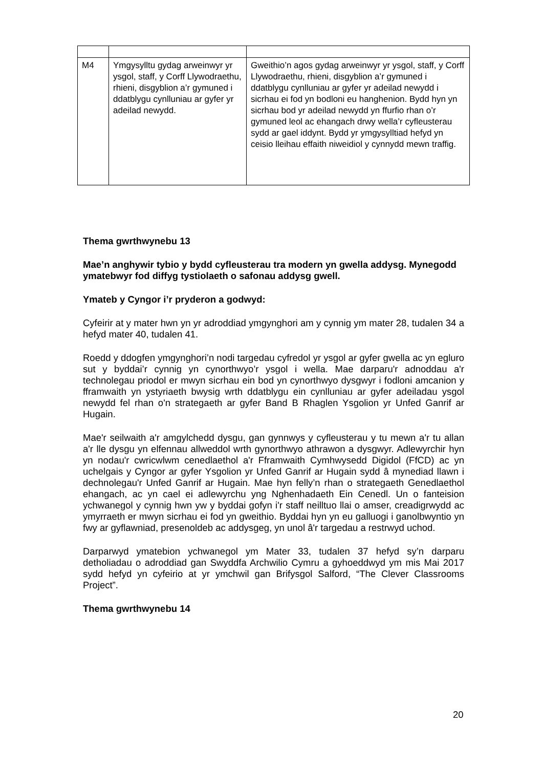| M4 | Ymgysylltu gydag arweinwyr yr ysgol, staff, y Corff Llywodraethu, rhieni, disgyblion a’r gymuned i ddatblygu cynlluniau ar gyfer yr adeilad newydd. | Gweithio’n agos gydag arweinwyr yr ysgol, staff, y Corff Llywodraethu, rhieni, disgyblion a’r gymuned i ddatblygu cynlluniau ar gyfer yr adeilad newydd i sicrhau ei fod yn bodloni eu hanghenion. Bydd hyn yn sicrhau bod yr adeilad newydd yn ffurfio rhan o’r gymuned leol ac ehangach drwy wella’r cyfleusterau sydd ar gael iddynt. Bydd yr ymgysylltiad hefyd yn ceisio lleihau effaith niweidiol y cynnydd mewn traffig. |
Thema gwrthwynebu 13
Mae’n anghywir tybio y bydd cyfleusterau tra modern yn gwella addysg. Mynegodd ymatebwyr fod diffyg tystiolaeth o safonau addysg gwell.
Ymateb y Cyngor i’r pryderon a godwyd:
Cyfeirir at y mater hwn yn yr adroddiad ymgynghori am y cynnig ym mater 28, tudalen 34 a hefyd mater 40, tudalen 41.
Roedd y ddogfen ymgynghori’n nodi targedau cyfredol yr ysgol ar gyfer gwella ac yn egluro sut y byddai’r cynnig yn cynorthwyo’r ysgol i wella. Mae darparu'r adnoddau a'r technolegau priodol er mwyn sicrhau ein bod yn cynorthwyo dysgwyr i fodloni amcanion y fframwaith yn ystyriaeth bwysig wrth ddatblygu ein cynlluniau ar gyfer adeiladau ysgol newydd fel rhan o'n strategaeth ar gyfer Band B Rhaglen Ysgolion yr Unfed Ganrif ar Hugain.
Mae'r seilwaith a'r amgylchedd dysgu, gan gynnwys y cyfleusterau y tu mewn a'r tu allan a'r lle dysgu yn elfennau allweddol wrth gynorthwyo athrawon a dysgwyr. Adlewyrchir hyn yn nodau'r cwricwlwm cenedlaethol a'r Fframwaith Cymhwysedd Digidol (FfCD) ac yn uchelgais y Cyngor ar gyfer Ysgolion yr Unfed Ganrif ar Hugain sydd â mynediad llawn i dechnolegau'r Unfed Ganrif ar Hugain. Mae hyn felly’n rhan o strategaeth Genedlaethol ehangach, ac yn cael ei adlewyrchu yng Nghenhadaeth Ein Cenedl. Un o fanteision ychwanegol y cynnig hwn yw y byddai gofyn i'r staff neilltuo llai o amser, creadigrwydd ac ymyrraeth er mwyn sicrhau ei fod yn gweithio. Byddai hyn yn eu galluogi i ganolbwyntio yn fwy ar gyflawniad, presenoldeb ac addysgeg, yn unol â'r targedau a restrwyd uchod.
Darparwyd ymatebion ychwanegol ym Mater 33, tudalen 37 hefyd sy’n darparu detholiadau o adroddiad gan Swyddfa Archwilio Cymru a gyhoeddwyd ym mis Mai 2017 sydd hefyd yn cyfeirio at yr ymchwil gan Brifysgol Salford, “The Clever Classrooms Project”.
Thema gwrthwynebu 14
20